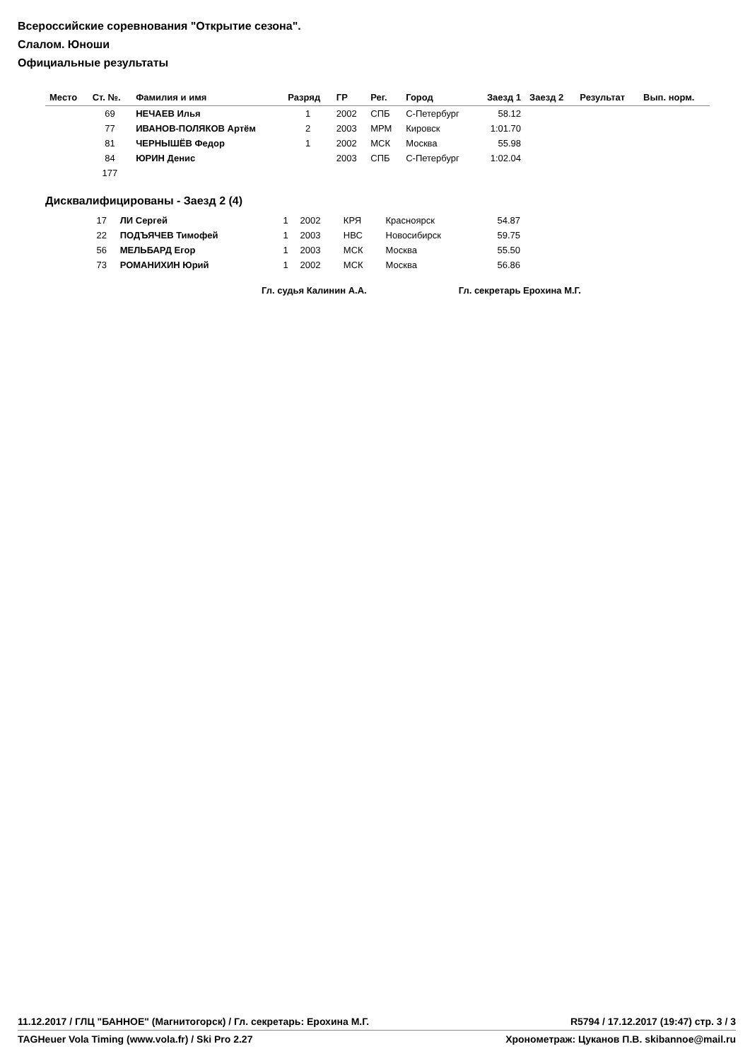Всероссийские соревнования "Открытие сезона".
Слалом. Юноши
Официальные результаты
| Место | Ст. №. | Фамилия и имя | Разряд | ГР | Рег. | Город | Заезд 1 | Заезд 2 | Результат | Вып. норм. |
| --- | --- | --- | --- | --- | --- | --- | --- | --- | --- | --- |
| | 69 | НЕЧАЕВ Илья | 1 | 2002 | СПБ | С-Петербург | 58.12 | | | |
| | 77 | ИВАНОВ-ПОЛЯКОВ Артём | 2 | 2003 | МРМ | Кировск | 1:01.70 | | | |
| | 81 | ЧЕРНЫШЁВ Федор | 1 | 2002 | МСК | Москва | 55.98 | | | |
| | 84 | ЮРИН Денис | | 2003 | СПБ | С-Петербург | 1:02.04 | | | |
| | 177 | | | | | | | | | |
Дисквалифицированы - Заезд 2 (4)
| | 17 | ЛИ Сергей | 1 | 2002 | КРЯ | Красноярск | 54.87 | |
| | 22 | ПОДЪЯЧЕВ Тимофей | 1 | 2003 | НВС | Новосибирск | 59.75 | |
| | 56 | МЕЛЬБАРД Егор | 1 | 2003 | МСК | Москва | 55.50 | |
| | 73 | РОМАНИХИН Юрий | 1 | 2002 | МСК | Москва | 56.86 | |
Гл. судья Калинин А.А. Гл. секретарь Ерохина М.Г.
11.12.2017 / ГЛЦ "БАННОЕ" (Магнитогорск) / Гл. секретарь: Ерохина М.Г. R5794 / 17.12.2017 (19:47) стр. 3 / 3
TAGHeuer Vola Timing (www.vola.fr) / Ski Pro 2.27 Хронометраж: Цуканов П.В. skibannoe@mail.ru